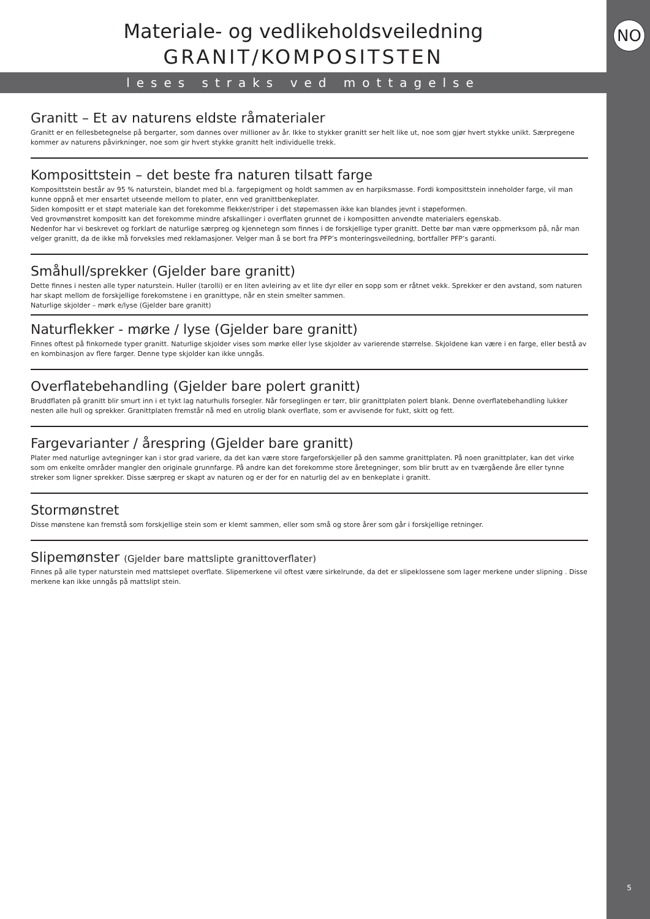NO
5
Materiale- og vedlikeholdsveiledning
GRANIT/KOMPOSITSTEN
leses straks ved mottagelse
Granitt – Et av naturens eldste råmaterialer
Granitt er en fellesbetegnelse på bergarter, som dannes over millioner av år. Ikke to stykker granitt ser helt like ut, noe som gjør hvert stykke unikt. Særpregene kommer av naturens påvirkninger, noe som gir hvert stykke granitt helt individuelle trekk.
Komposittstein – det beste fra naturen tilsatt farge
Komposittstein består av 95 % naturstein, blandet med bl.a. fargepigment og holdt sammen av en harpiksmasse. Fordi komposittstein inneholder farge, vil man kunne oppnå et mer ensartet utseende mellom to plater, enn ved granittbenkeplater.
Siden kompositt er et støpt materiale kan det forekomme flekker/striper i det støpemassen ikke kan blandes jevnt i støpeformen.
Ved grovmønstret kompositt kan det forekomme mindre afskallinger i overflaten grunnet de i kompositten anvendte materialers egenskab.
Nedenfor har vi beskrevet og forklart de naturlige særpreg og kjennetegn som finnes i de forskjellige typer granitt. Dette bør man være oppmerksom på, når man velger granitt, da de ikke må forveksles med reklamasjoner. Velger man å se bort fra PFP’s monteringsveiledning, bortfaller PFP’s garanti.
Småhull/sprekker (Gjelder bare granitt)
Dette finnes i nesten alle typer naturstein. Huller (tarolli) er en liten avleiring av et lite dyr eller en sopp som er råtnet vekk. Sprekker er den avstand, som naturen har skapt mellom de forskjellige forekomstene i en granittype, når en stein smelter sammen.
Naturlige skjolder – mørk e/lyse (Gjelder bare granitt)
Naturflekker - mørke / lyse (Gjelder bare granitt)
Finnes oftest på finkornede typer granitt. Naturlige skjolder vises som mørke eller lyse skjolder av varierende størrelse. Skjoldene kan være i en farge, eller bestå av en kombinasjon av flere farger. Denne type skjolder kan ikke unngås.
Overflatebehandling (Gjelder bare polert granitt)
Bruddflaten på granitt blir smurt inn i et tykt lag naturhulls forsegler. Når forseglingen er tørr, blir granittplaten polert blank. Denne overflatebehandling lukker nesten alle hull og sprekker. Granittplaten fremstår nå med en utrolig blank overflate, som er avvisende for fukt, skitt og fett.
Fargevarianter / årespring (Gjelder bare granitt)
Plater med naturlige avtegninger kan i stor grad variere, da det kan være store fargeforskjeller på den samme granittplaten. På noen granittplater, kan det virke som om enkelte områder mangler den originale grunnfarge. På andre kan det forekomme store åretegninger, som blir brutt av en tværgående åre eller tynne streker som ligner sprekker. Disse særpreg er skapt av naturen og er der for en naturlig del av en benkeplate i granitt.
Stormønstret
Disse mønstene kan fremstå som forskjellige stein som er klemt sammen, eller som små og store årer som går i forskjellige retninger.
Slipemønster (Gjelder bare mattslipte granittoverflater)
Finnes på alle typer naturstein med mattslepet overflate. Slipemerkene vil oftest være sirkelrunde, da det er slipeklossene som lager merkene under slipning . Disse merkene kan ikke unngås på mattslipt stein.